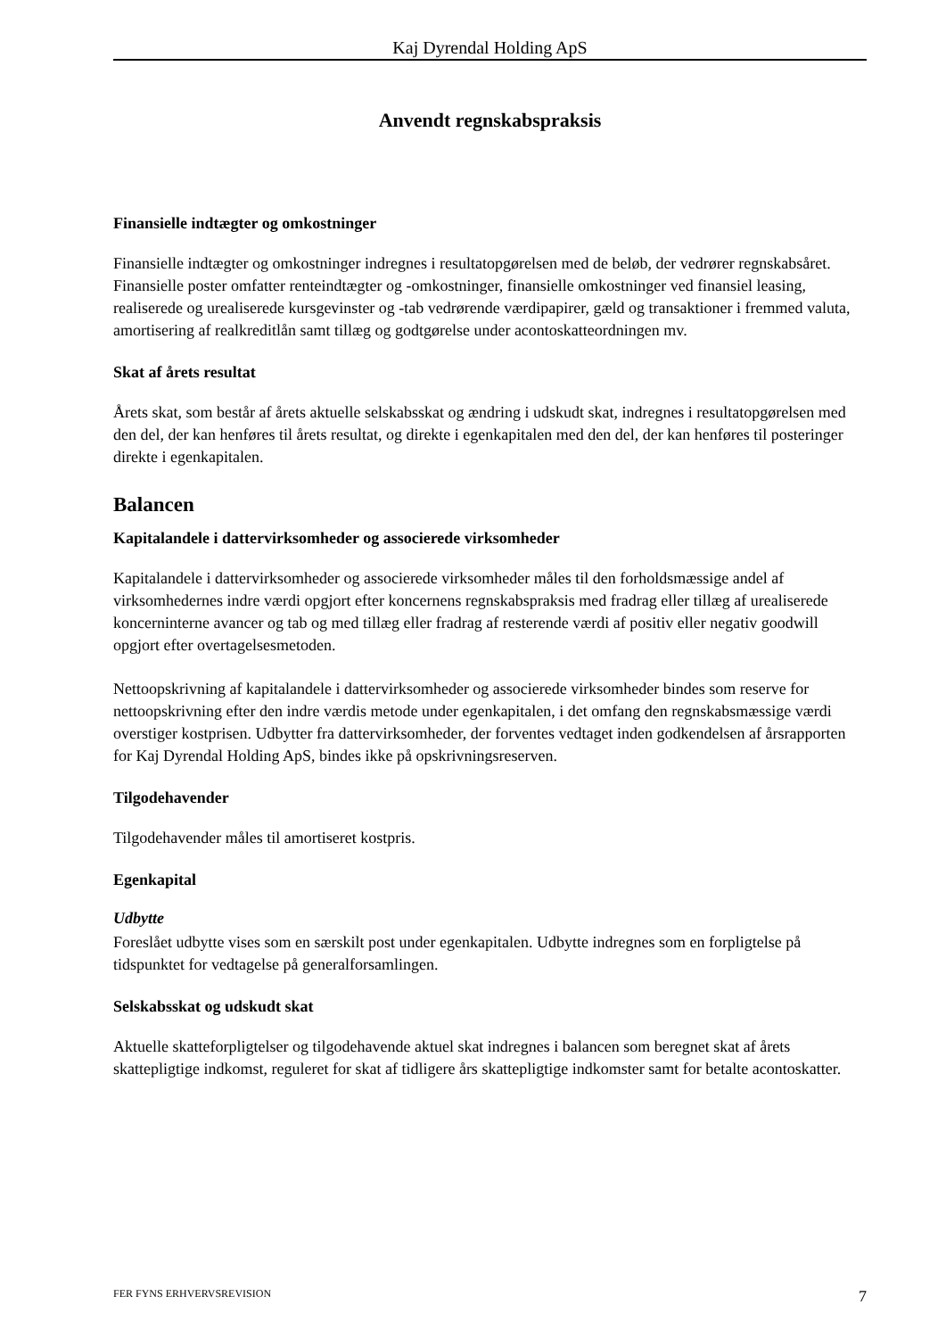Kaj Dyrendal Holding ApS
Anvendt regnskabspraksis
Finansielle indtægter og omkostninger
Finansielle indtægter og omkostninger indregnes i resultatopgørelsen med de beløb, der vedrører regnskabsåret. Finansielle poster omfatter renteindtægter og -omkostninger, finansielle omkostninger ved finansiel leasing, realiserede og urealiserede kursgevinster og -tab vedrørende værdipapirer, gæld og transaktioner i fremmed valuta, amortisering af realkreditlån samt tillæg og godtgørelse under acontoskatteordningen mv.
Skat af årets resultat
Årets skat, som består af årets aktuelle selskabsskat og ændring i udskudt skat, indregnes i resultatopgørelsen med den del, der kan henføres til årets resultat, og direkte i egenkapitalen med den del, der kan henføres til posteringer direkte i egenkapitalen.
Balancen
Kapitalandele i dattervirksomheder og associerede virksomheder
Kapitalandele i dattervirksomheder og associerede virksomheder måles til den forholdsmæssige andel af virksomhedernes indre værdi opgjort efter koncernens regnskabspraksis med fradrag eller tillæg af urealiserede koncerninterne avancer og tab og med tillæg eller fradrag af resterende værdi af positiv eller negativ goodwill opgjort efter overtagelsesmetoden.
Nettoopskrivning af kapitalandele i dattervirksomheder og associerede virksomheder bindes som reserve for nettoopskrivning efter den indre værdis metode under egenkapitalen, i det omfang den regnskabsmæssige værdi overstiger kostprisen. Udbytter fra dattervirksomheder, der forventes vedtaget inden godkendelsen af årsrapporten for Kaj Dyrendal Holding ApS, bindes ikke på opskrivningsreserven.
Tilgodehavender
Tilgodehavender måles til amortiseret kostpris.
Egenkapital
Udbytte
Foreslået udbytte vises som en særskilt post under egenkapitalen. Udbytte indregnes som en forpligtelse på tidspunktet for vedtagelse på generalforsamlingen.
Selskabsskat og udskudt skat
Aktuelle skatteforpligtelser og tilgodehavende aktuel skat indregnes i balancen som beregnet skat af årets skattepligtige indkomst, reguleret for skat af tidligere års skattepligtige indkomster samt for betalte acontoskatter.
FER FYNS ERHVERVSREVISION 7